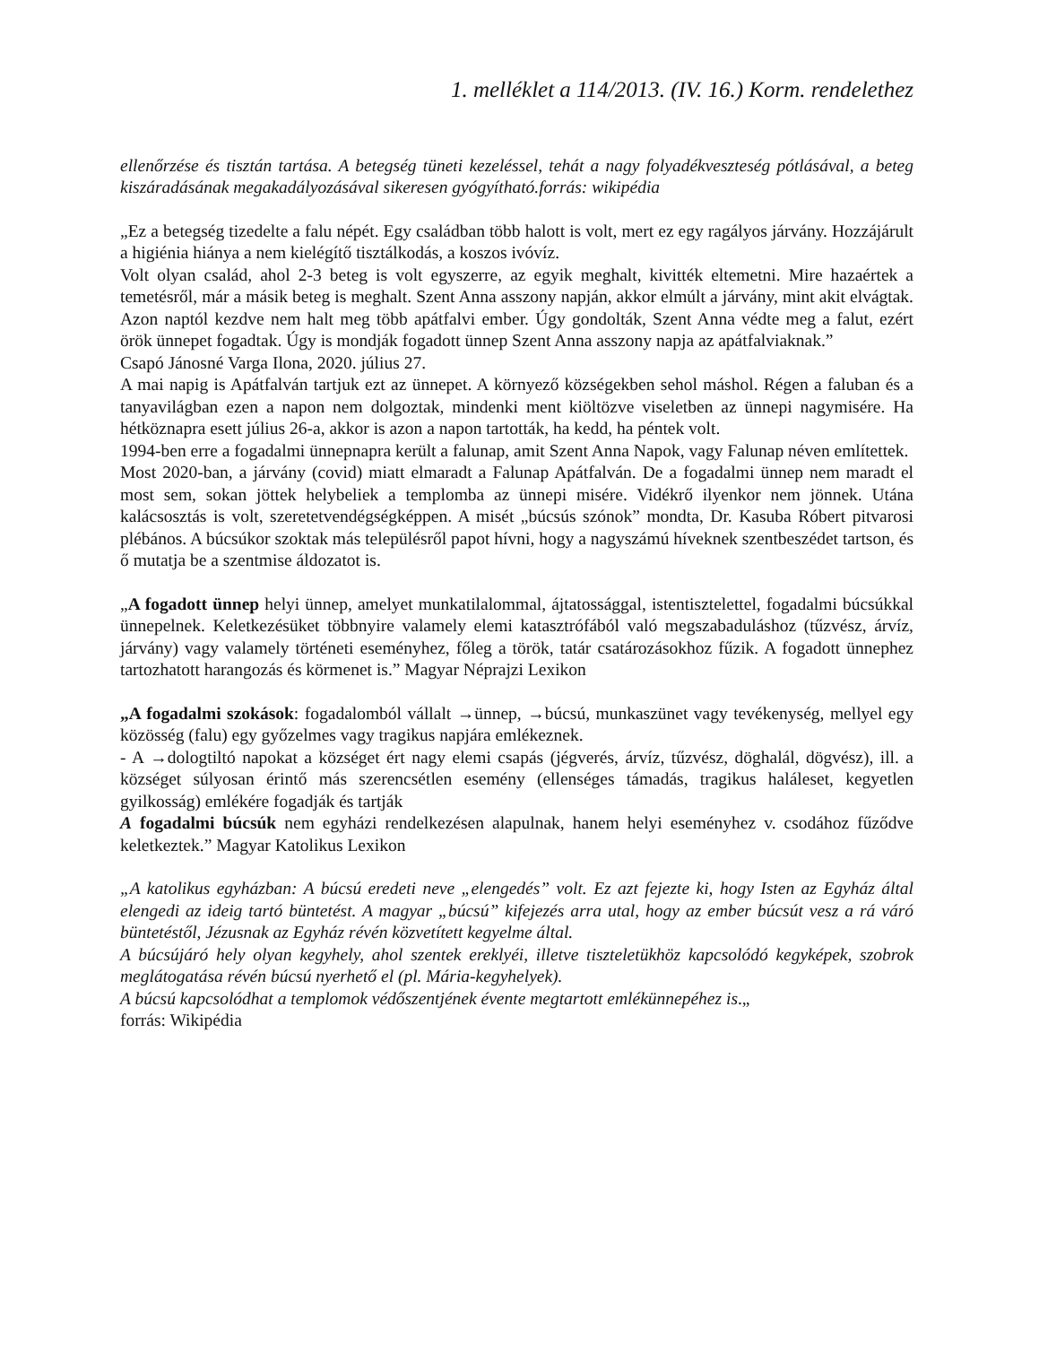1. melléklet a 114/2013. (IV. 16.) Korm. rendelethez
ellenőrzése és tisztán tartása. A betegség tüneti kezeléssel, tehát a nagy folyadékveszteség pótlásával, a beteg kiszáradásának megakadályozásával sikeresen gyógyítható.forrás: wikipédia
„Ez a betegség tizedelte a falu népét. Egy családban több halott is volt, mert ez egy ragályos járvány. Hozzájárult a higiénia hiánya a nem kielégítő tisztálkodás, a koszos ivóvíz.
Volt olyan család, ahol 2-3 beteg is volt egyszerre, az egyik meghalt, kivitték eltemetni. Mire hazaértek a temetésről, már a másik beteg is meghalt. Szent Anna asszony napján, akkor elmúlt a járvány, mint akit elvágtak. Azon naptól kezdve nem halt meg több apátfalvi ember. Úgy gondolták, Szent Anna védte meg a falut, ezért örök ünnepet fogadtak. Úgy is mondják fogadott ünnep Szent Anna asszony napja az apátfalviaknak.”
Csapó Jánosné Varga Ilona, 2020. július 27.
A mai napig is Apátfalván tartjuk ezt az ünnepet. A környező községekben sehol máshol. Régen a faluban és a tanyavilágban ezen a napon nem dolgoztak, mindenki ment kiöltözve viseletben az ünnepi nagymisére. Ha hétköznapra esett július 26-a, akkor is azon a napon tartották, ha kedd, ha péntek volt.
1994-ben erre a fogadalmi ünnepnapra került a falunap, amit Szent Anna Napok, vagy Falunap néven említettek.
Most 2020-ban, a járvány (covid) miatt elmaradt a Falunap Apátfalván. De a fogadalmi ünnep nem maradt el most sem, sokan jöttek helybeliek a templomba az ünnepi misére. Vidékrő ilyenkor nem jönnek. Utána kalácsosztás is volt, szeretetvendégségképpen. A misét „búcsús szónok” mondta, Dr. Kasuba Róbert pitvarosi plébános. A búcsúkor szoktak más településről papot hívni, hogy a nagyszámú híveknek szentbeszédet tartson, és ő mutatja be a szentmise áldozatot is.
„A fogadott ünnep helyi ünnep, amelyet munkatilalommal, ájtatossággal, istentisztelettel, fogadalmi búcsúkkal ünnepelnek. Keletkezésüket többnyire valamely elemi katasztrófából való megszabaduláshoz (tűzvész, árvíz, járvány) vagy valamely történeti eseményhez, főleg a török, tatár csatározásokhoz fűzik. A fogadott ünnephez tartozhatott harangozás és körmenet is.” Magyar Néprajzi Lexikon
„A fogadalmi szokások: fogadalomból vállalt →ünnep, →búcsú, munkaszünet vagy tevékenység, mellyel egy közösség (falu) egy győzelmes vagy tragikus napjára emlékeznek.
- A →dologtiltó napokat a községet ért nagy elemi csapás (jégverés, árvíz, tűzvész, döghalál, dögvész), ill. a községet súlyosan érintő más szerencsétlen esemény (ellenséges támadás, tragikus haláleset, kegyetlen gyilkosság) emlékére fogadják és tartják
A fogadalmi búcsúk nem egyházi rendelkezésen alapulnak, hanem helyi eseményhez v. csodához fűződve keletkeztek.” Magyar Katolikus Lexikon
„A katolikus egyházban: A búcsú eredeti neve „elengedés” volt. Ez azt fejezte ki, hogy Isten az Egyház által elengedi az ideig tartó büntetést. A magyar „búcsú” kifejezés arra utal, hogy az ember búcsút vesz a rá váró büntetéstől, Jézusnak az Egyház révén közvetített kegyelme által.
A búcsújáró hely olyan kegyhely, ahol szentek ereklyéi, illetve tiszteletükhöz kapcsolódó kegyképek, szobrok meglátogatása révén búcsú nyerhető el (pl. Mária-kegyhelyek).
A búcsú kapcsolódhat a templomok védőszentjének évente megtartott emlékünnepéhez is.„
forrás: Wikipédia